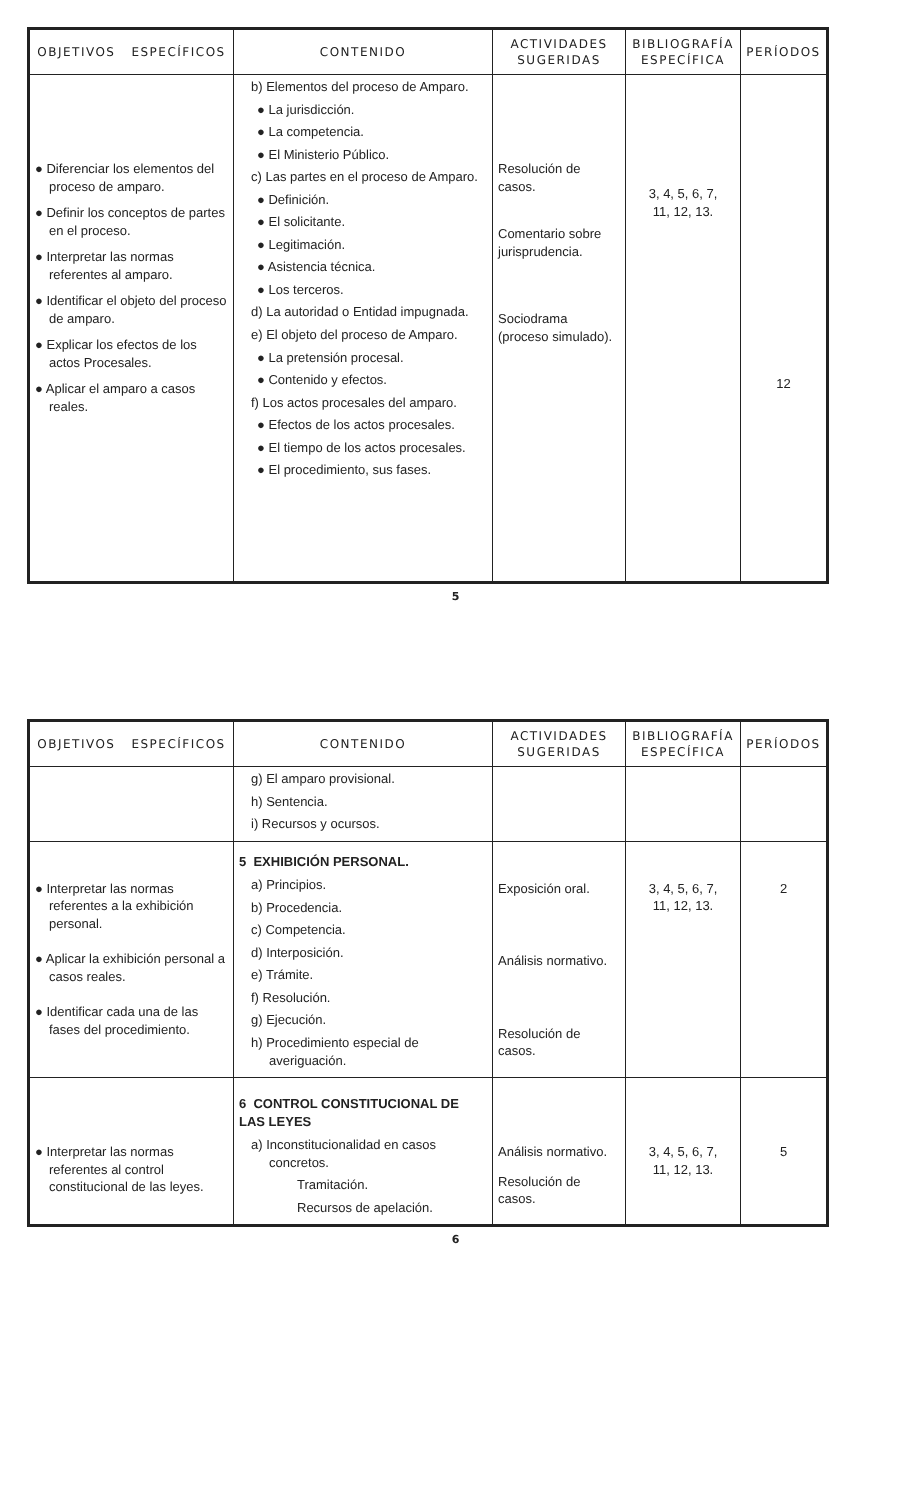| OBJETIVOS ESPECÍFICOS | CONTENIDO | ACTIVIDADES SUGERIDAS | BIBLIOGRAFÍA ESPECÍFICA | PERÍODOS |
| --- | --- | --- | --- | --- |
| ● Diferenciar los elementos del proceso de amparo. ● Definir los conceptos de partes en el proceso. ● Interpretar las normas referentes al amparo. ● Identificar el objeto del proceso de amparo. ● Explicar los efectos de los actos Procesales. ● Aplicar el amparo a casos reales. | b) Elementos del proceso de Amparo. ● La jurisdicción. ● La competencia. ● El Ministerio Público. c) Las partes en el proceso de Amparo. ● Definición. ● El solicitante. ● Legitimación. ● Asistencia técnica. ● Los terceros. d) La autoridad o Entidad impugnada. e) El objeto del proceso de Amparo. ● La pretensión procesal. ● Contenido y efectos. f) Los actos procesales del amparo. ● Efectos de los actos procesales. ● El tiempo de los actos procesales. ● El procedimiento, sus fases. | Resolución de casos. Comentario sobre jurisprudencia. Sociodrama (proceso simulado). | 3, 4, 5, 6, 7, 11, 12, 13. | 12 |
5
| OBJETIVOS ESPECÍFICOS | CONTENIDO | ACTIVIDADES SUGERIDAS | BIBLIOGRAFÍA ESPECÍFICA | PERÍODOS |
| --- | --- | --- | --- | --- |
| | g) El amparo provisional. h) Sentencia. i) Recursos y ocursos. | | | |
| ● Interpretar las normas referentes a la exhibición personal. ● Aplicar la exhibición personal a casos reales. ● Identificar cada una de las fases del procedimiento. | 5 EXHIBICIÓN PERSONAL. a) Principios. b) Procedencia. c) Competencia. d) Interposición. e) Trámite. f) Resolución. g) Ejecución. h) Procedimiento especial de averiguación. | Exposición oral. Análisis normativo. Resolución de casos. | 3, 4, 5, 6, 7, 11, 12, 13. | 2 |
| ● Interpretar las normas referentes al control constitucional de las leyes. | 6 CONTROL CONSTITUCIONAL DE LAS LEYES a) Inconstitucionalidad en casos concretos. Tramitación. Recursos de apelación. | Análisis normativo. Resolución de casos. | 3, 4, 5, 6, 7, 11, 12, 13. | 5 |
6